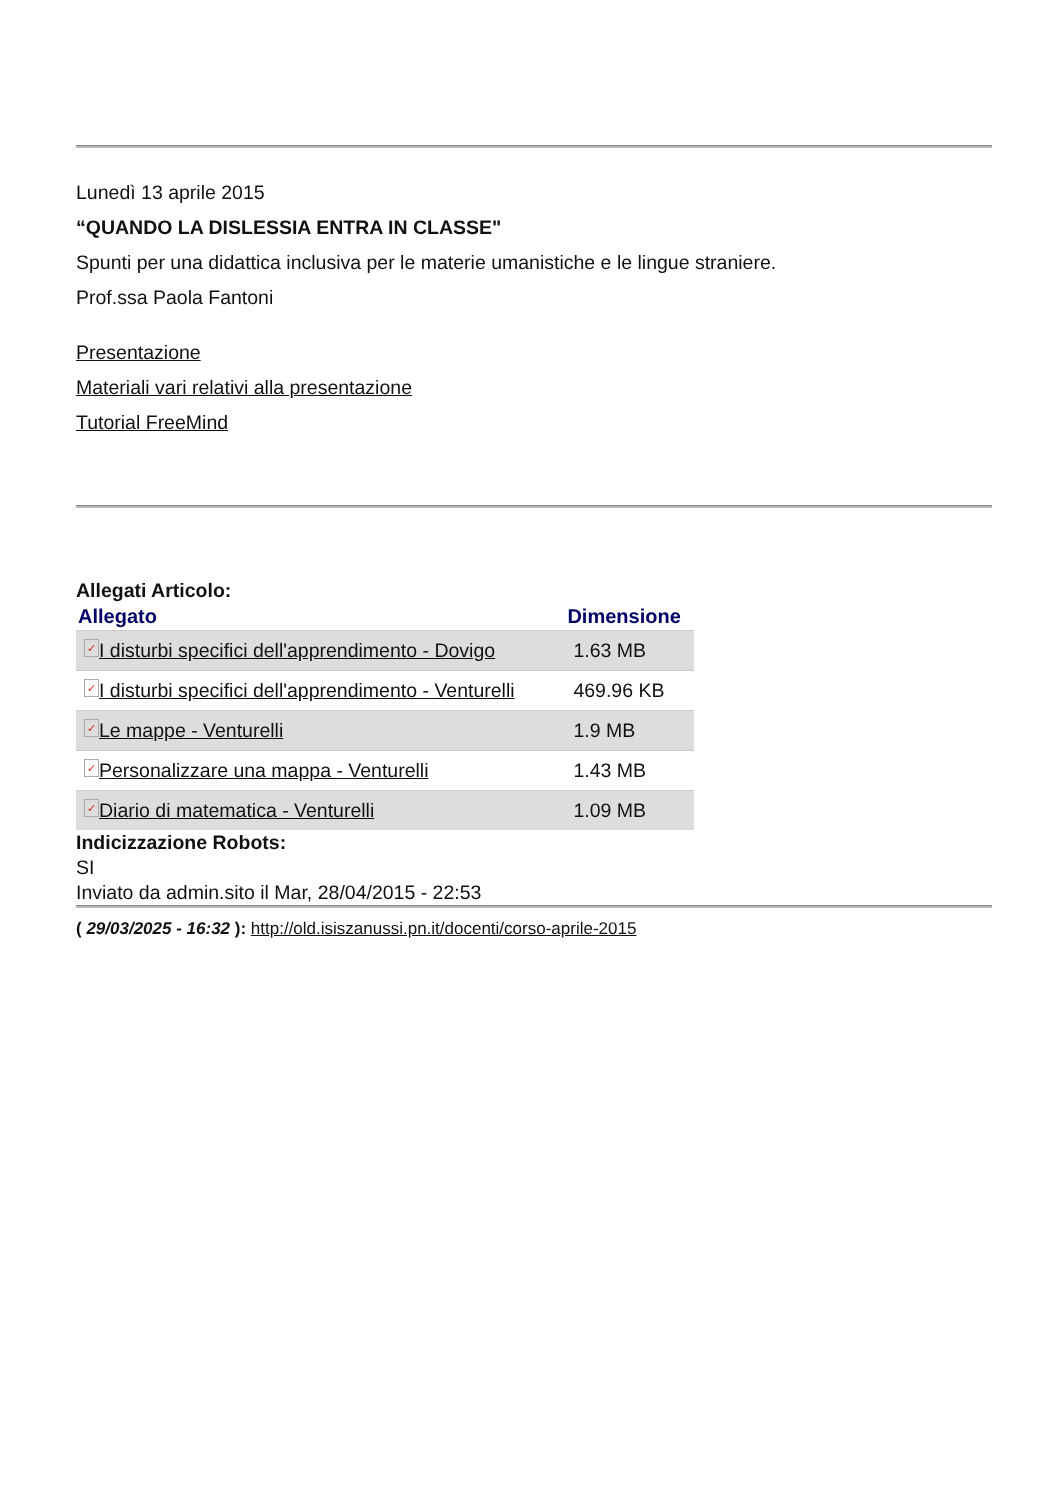Lunedì 13 aprile 2015
“QUANDO LA DISLESSIA ENTRA IN CLASSE"
Spunti per una didattica inclusiva per le materie umanistiche e le lingue straniere.
Prof.ssa Paola Fantoni
Presentazione
Materiali vari relativi alla presentazione
Tutorial FreeMind
Allegati Articolo:
| Allegato | Dimensione |
| --- | --- |
| ✓ I disturbi specifici dell'apprendimento - Dovigo | 1.63 MB |
| ✓ I disturbi specifici dell'apprendimento - Venturelli | 469.96 KB |
| ✓ Le mappe - Venturelli | 1.9 MB |
| ✓ Personalizzare una mappa - Venturelli | 1.43 MB |
| ✓ Diario di matematica - Venturelli | 1.09 MB |
Indicizzazione Robots:
SI
Inviato da admin.sito il Mar, 28/04/2015 - 22:53
( 29/03/2025 - 16:32 ): http://old.isiszanussi.pn.it/docenti/corso-aprile-2015